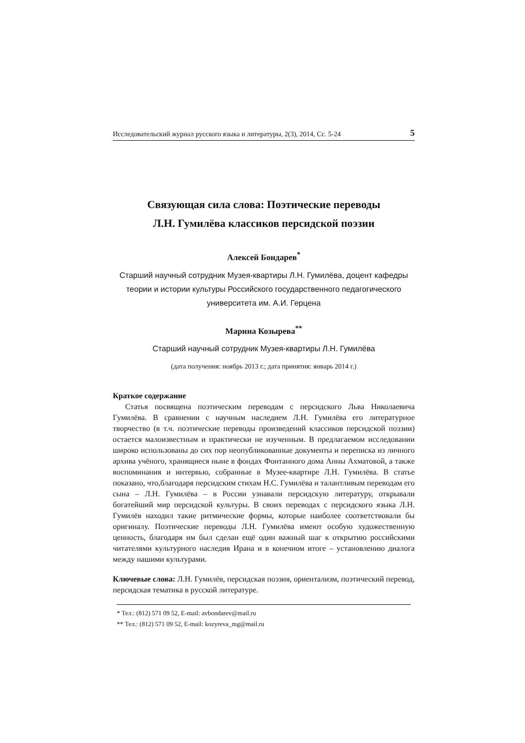Исследовательский журнал русского языка и литературы, 2(3), 2014, Сс. 5-24 5
Связующая сила слова: Поэтические переводы
Л.Н. Гумилёва классиков персидской поэзии
Алексей Бондарев<sup>*</sup>
Старший научный сотрудник Музея-квартиры Л.Н. Гумилёва, доцент кафедры теории и истории культуры Российского государственного педагогического университета им. А.И. Герцена
Марина Козырева<sup>**</sup>
Старший научный сотрудник Музея-квартиры Л.Н. Гумилёва
(дата получения: ноябрь 2013 г.; дата принятия: январь 2014 г.)
Краткое содержание
Статья посвящена поэтическим переводам с персидского Льва Николаевича Гумилёва. В сравнении с научным наследием Л.Н. Гумилёва его литературное творчество (в т.ч. поэтические переводы произведений классиков персидской поэзии) остается малоизвестным и практически не изученным. В предлагаемом исследовании широко использованы до сих пор неопубликованные документы и переписка из личного архива учёного, хранящиеся ныне в фондах Фонтанного дома Анны Ахматовой, а также воспоминания и интервью, собранные в Музее-квартире Л.Н. Гумилёва. В статье показано, что,благодаря персидским стихам Н.С. Гумилёва и талантливым переводам его сына – Л.Н. Гумилёва – в России узнавали персидскую литературу, открывали богатейший мир персидской культуры. В своих переводах с персидского языка Л.Н. Гумилёв находил такие ритмические формы, которые наиболее соответствовали бы оригиналу. Поэтические переводы Л.Н. Гумилёва имеют особую художественную ценность, благодаря им был сделан ещё один важный шаг к открытию российскими читателями культурного наследия Ирана и в конечном итоге – установлению диалога между нашими культурами.
Ключевые слова: Л.Н. Гумилёв, персидская поэзия, ориентализм, поэтический перевод, персидская тематика в русской литературе.
* Тел.: (812) 571 09 52, E-mail: avbondarev@mail.ru
** Тел.: (812) 571 09 52, E-mail: kozyreva_mg@mail.ru